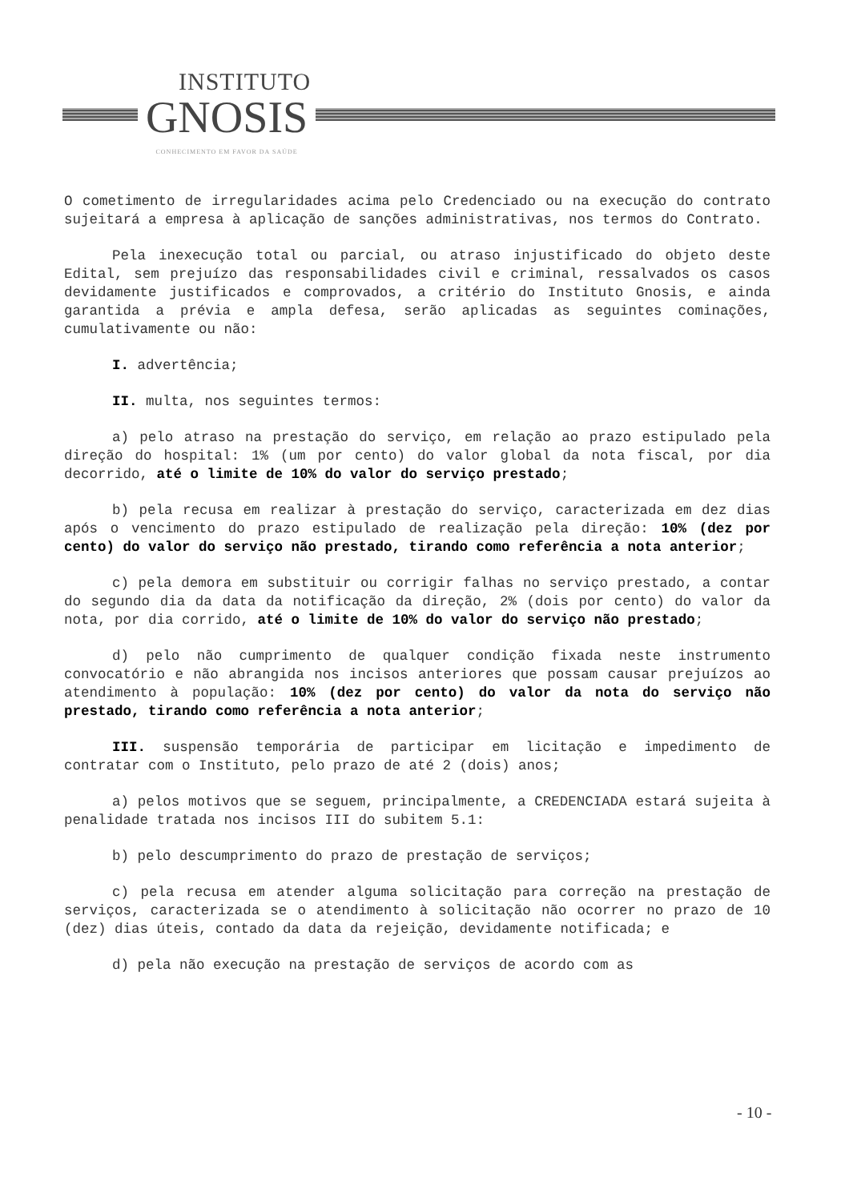INSTITUTO
GNOSIS
CONHECIMENTO EM FAVOR DA SAÚDE
O cometimento de irregularidades acima pelo Credenciado ou na execução do contrato sujeitará a empresa à aplicação de sanções administrativas, nos termos do Contrato.
Pela inexecução total ou parcial, ou atraso injustificado do objeto deste Edital, sem prejuízo das responsabilidades civil e criminal, ressalvados os casos devidamente justificados e comprovados, a critério do Instituto Gnosis, e ainda garantida a prévia e ampla defesa, serão aplicadas as seguintes cominações, cumulativamente ou não:
I. advertência;
II. multa, nos seguintes termos:
a) pelo atraso na prestação do serviço, em relação ao prazo estipulado pela direção do hospital: 1% (um por cento) do valor global da nota fiscal, por dia decorrido, até o limite de 10% do valor do serviço prestado;
b) pela recusa em realizar à prestação do serviço, caracterizada em dez dias após o vencimento do prazo estipulado de realização pela direção: 10% (dez por cento) do valor do serviço não prestado, tirando como referência a nota anterior;
c) pela demora em substituir ou corrigir falhas no serviço prestado, a contar do segundo dia da data da notificação da direção, 2% (dois por cento) do valor da nota, por dia corrido, até o limite de 10% do valor do serviço não prestado;
d) pelo não cumprimento de qualquer condição fixada neste instrumento convocatório e não abrangida nos incisos anteriores que possam causar prejuízos ao atendimento à população: 10% (dez por cento) do valor da nota do serviço não prestado, tirando como referência a nota anterior;
III. suspensão temporária de participar em licitação e impedimento de contratar com o Instituto, pelo prazo de até 2 (dois) anos;
a) pelos motivos que se seguem, principalmente, a CREDENCIADA estará sujeita à penalidade tratada nos incisos III do subitem 5.1:
b) pelo descumprimento do prazo de prestação de serviços;
c) pela recusa em atender alguma solicitação para correção na prestação de serviços, caracterizada se o atendimento à solicitação não ocorrer no prazo de 10 (dez) dias úteis, contado da data da rejeição, devidamente notificada; e
d) pela não execução na prestação de serviços de acordo com as
- 10 -